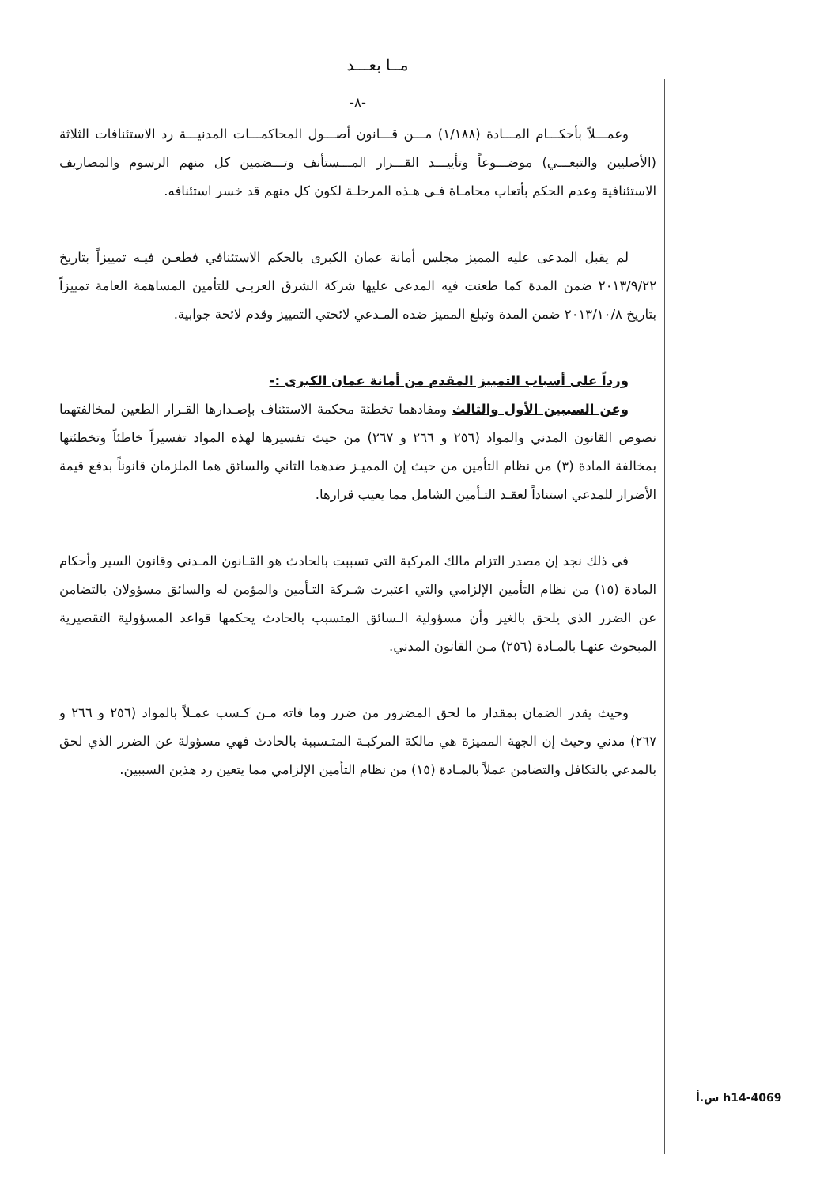مــا بعـــد
-٨-
وعمـــلاً بأحكـــام المـــادة (١/١٨٨) مـــن قـــانون أصـــول المحاكمـــات المدنيـــة رد الاستئنافات الثلاثة (الأصليين والتبعـــي) موضـــوعاً وتأييـــد القـــرار المـــستأنف وتـــضمين كل منهم الرسوم والمصاريف الاستئنافية وعدم الحكم بأتعاب محامـاة فـي هـذه المرحلـة لكون كل منهم قد خسر استئنافه.
لم يقبل المدعى عليه المميز مجلس أمانة عمان الكبرى بالحكم الاستئنافي فطعـن فيـه تمييزاً بتاريخ ٢٠١٣/٩/٢٢ ضمن المدة كما طعنت فيه المدعى عليها شركة الشرق العربـي للتأمين المساهمة العامة تمييزاً بتاريخ ٢٠١٣/١٠/٨ ضمن المدة وتبلغ المميز ضده المـدعي لائحتي التمييز وقدم لائحة جوابية.
ورداً على أسباب التمييز المقدم من أمانة عمان الكبرى :-
وعن السببين الأول والثالث ومفادهما تخطئة محكمة الاستئناف بإصـدارها القـرار الطعين لمخالفتهما نصوص القانون المدني والمواد (٢٥٦ و ٢٦٦ و ٢٦٧) من حيث تفسيرها لهذه المواد تفسيراً خاطئاً وتخطئتها بمخالفة المادة (٣) من نظام التأمين من حيث إن المميـز ضدهما الثاني والسائق هما الملزمان قانوناً بدفع قيمة الأضرار للمدعي استناداً لعقـد التـأمين الشامل مما يعيب قرارها.
في ذلك نجد إن مصدر التزام مالك المركبة التي تسببت بالحادث هو القـانون المـدني وقانون السير وأحكام المادة (١٥) من نظام التأمين الإلزامي والتي اعتبرت شـركة التـأمين والمؤمن له والسائق مسؤولان بالتضامن عن الضرر الذي يلحق بالغير وأن مسؤولية الـسائق المتسبب بالحادث يحكمها قواعد المسؤولية التقصيرية المبحوث عنهـا بالمـادة (٢٥٦) مـن القانون المدني.
وحيث يقدر الضمان بمقدار ما لحق المضرور من ضرر وما فاته مـن كـسب عمـلاً بالمواد (٢٥٦ و ٢٦٦ و ٢٦٧) مدني وحيث إن الجهة المميزة هي مالكة المركبـة المتـسببة بالحادث فهي مسؤولة عن الضرر الذي لحق بالمدعي بالتكافل والتضامن عملاً بالمـادة (١٥) من نظام التأمين الإلزامي مما يتعين رد هذين السببين.
h14-4069 س.أ